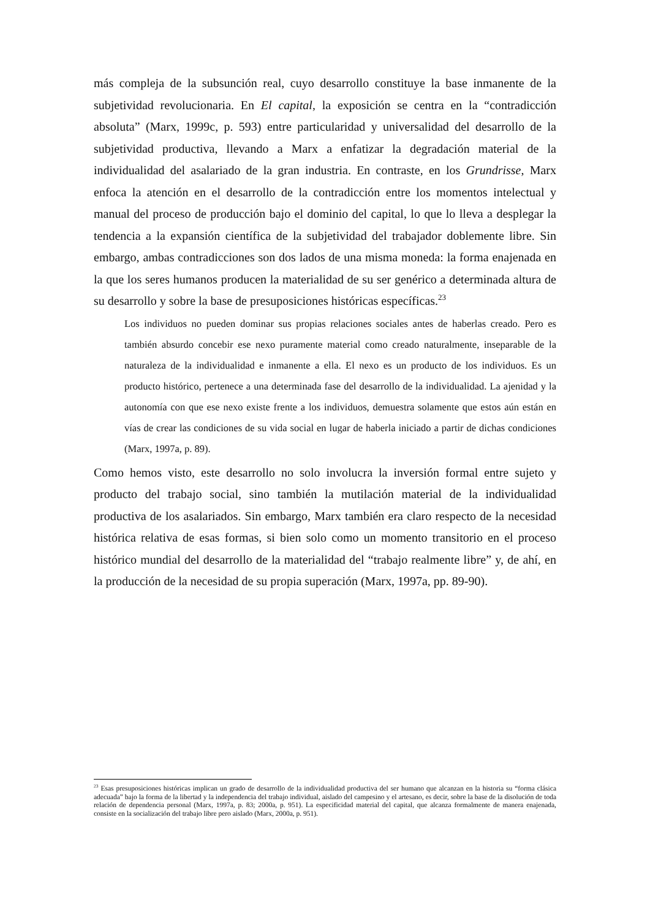más compleja de la subsunción real, cuyo desarrollo constituye la base inmanente de la subjetividad revolucionaria. En El capital, la exposición se centra en la “contradicción absoluta” (Marx, 1999c, p. 593) entre particularidad y universalidad del desarrollo de la subjetividad productiva, llevando a Marx a enfatizar la degradación material de la individualidad del asalariado de la gran industria. En contraste, en los Grundrisse, Marx enfoca la atención en el desarrollo de la contradicción entre los momentos intelectual y manual del proceso de producción bajo el dominio del capital, lo que lo lleva a desplegar la tendencia a la expansión científica de la subjetividad del trabajador doblemente libre. Sin embargo, ambas contradicciones son dos lados de una misma moneda: la forma enajenada en la que los seres humanos producen la materialidad de su ser genérico a determinada altura de su desarrollo y sobre la base de presuposiciones históricas específicas.<sup>23</sup>
Los individuos no pueden dominar sus propias relaciones sociales antes de haberlas creado. Pero es también absurdo concebir ese nexo puramente material como creado naturalmente, inseparable de la naturaleza de la individualidad e inmanente a ella. El nexo es un producto de los individuos. Es un producto histórico, pertenece a una determinada fase del desarrollo de la individualidad. La ajenidad y la autonomía con que ese nexo existe frente a los individuos, demuestra solamente que estos aún están en vías de crear las condiciones de su vida social en lugar de haberla iniciado a partir de dichas condiciones (Marx, 1997a, p. 89).
Como hemos visto, este desarrollo no solo involucra la inversión formal entre sujeto y producto del trabajo social, sino también la mutilación material de la individualidad productiva de los asalariados. Sin embargo, Marx también era claro respecto de la necesidad histórica relativa de esas formas, si bien solo como un momento transitorio en el proceso histórico mundial del desarrollo de la materialidad del “trabajo realmente libre” y, de ahí, en la producción de la necesidad de su propia superación (Marx, 1997a, pp. 89-90).
<sup>23</sup> Esas presuposiciones históricas implican un grado de desarrollo de la individualidad productiva del ser humano que alcanzan en la historia su “forma clásica adecuada” bajo la forma de la libertad y la independencia del trabajo individual, aislado del campesino y el artesano, es decir, sobre la base de la disolución de toda relación de dependencia personal (Marx, 1997a, p. 83; 2000a, p. 951). La especificidad material del capital, que alcanza formalmente de manera enajenada, consiste en la socialización del trabajo libre pero aislado (Marx, 2000a, p. 951).